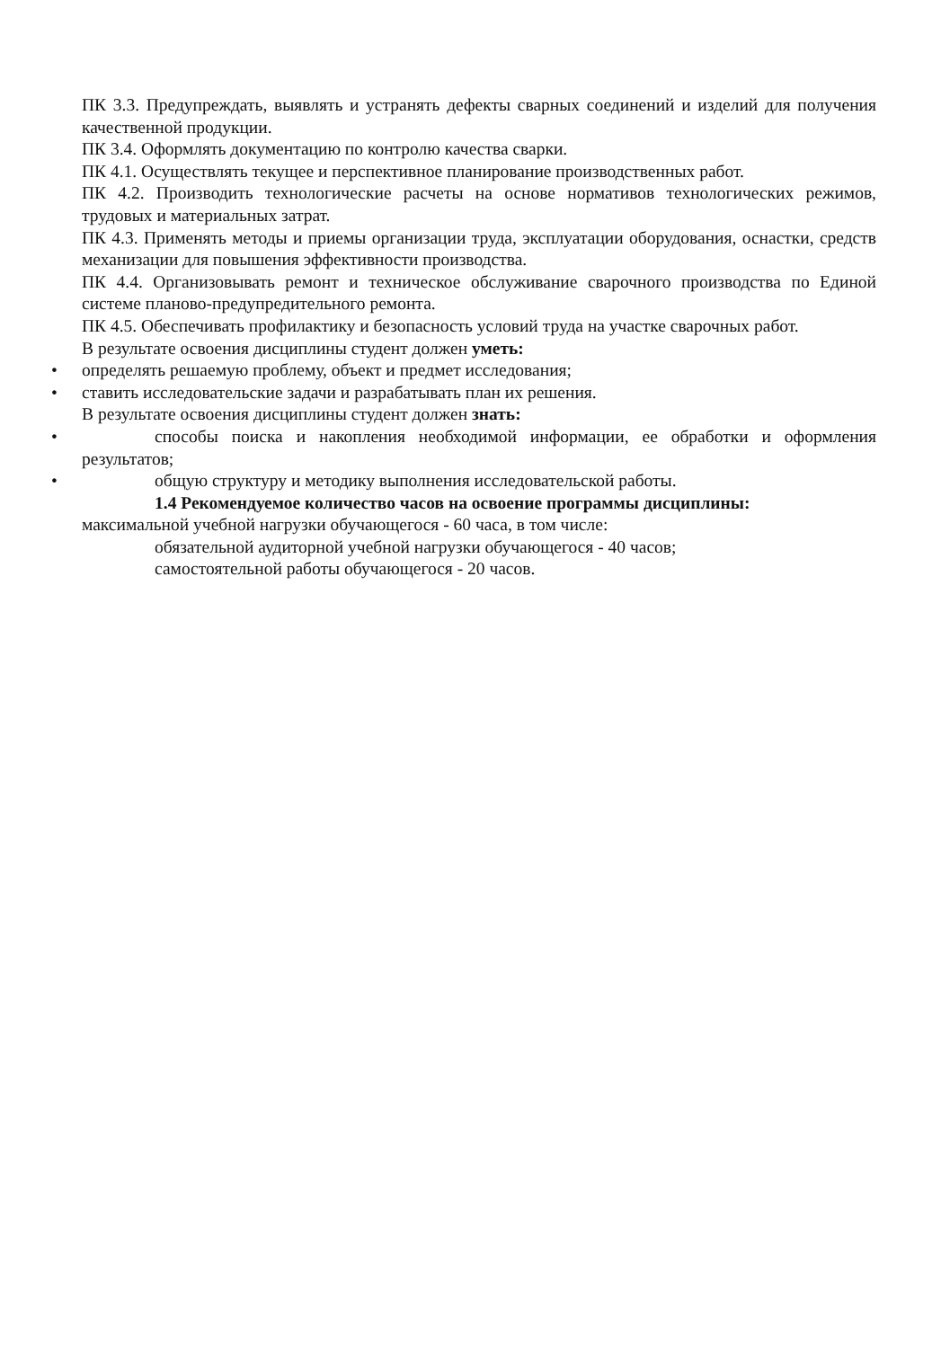ПК 3.3. Предупреждать, выявлять и устранять дефекты сварных соединений и изделий для получения качественной продукции.
ПК 3.4. Оформлять документацию по контролю качества сварки.
ПК 4.1. Осуществлять текущее и перспективное планирование производственных работ.
ПК 4.2. Производить технологические расчеты на основе нормативов технологических режимов, трудовых и материальных затрат.
ПК 4.3. Применять методы и приемы организации труда, эксплуатации оборудования, оснастки, средств механизации для повышения эффективности производства.
ПК 4.4. Организовывать ремонт и техническое обслуживание сварочного производства по Единой системе планово-предупредительного ремонта.
ПК 4.5. Обеспечивать профилактику и безопасность условий труда на участке сварочных работ.
В результате освоения дисциплины студент должен уметь:
• определять решаемую проблему, объект и предмет исследования;
• ставить исследовательские задачи и разрабатывать план их решения.
В результате освоения дисциплины студент должен знать:
• способы поиска и накопления необходимой информации, ее обработки и оформления результатов;
• общую структуру и методику выполнения исследовательской работы.
1.4 Рекомендуемое количество часов на освоение программы дисциплины:
максимальной учебной нагрузки обучающегося - 60 часа, в том числе:
обязательной аудиторной учебной нагрузки обучающегося - 40 часов;
самостоятельной работы обучающегося - 20 часов.